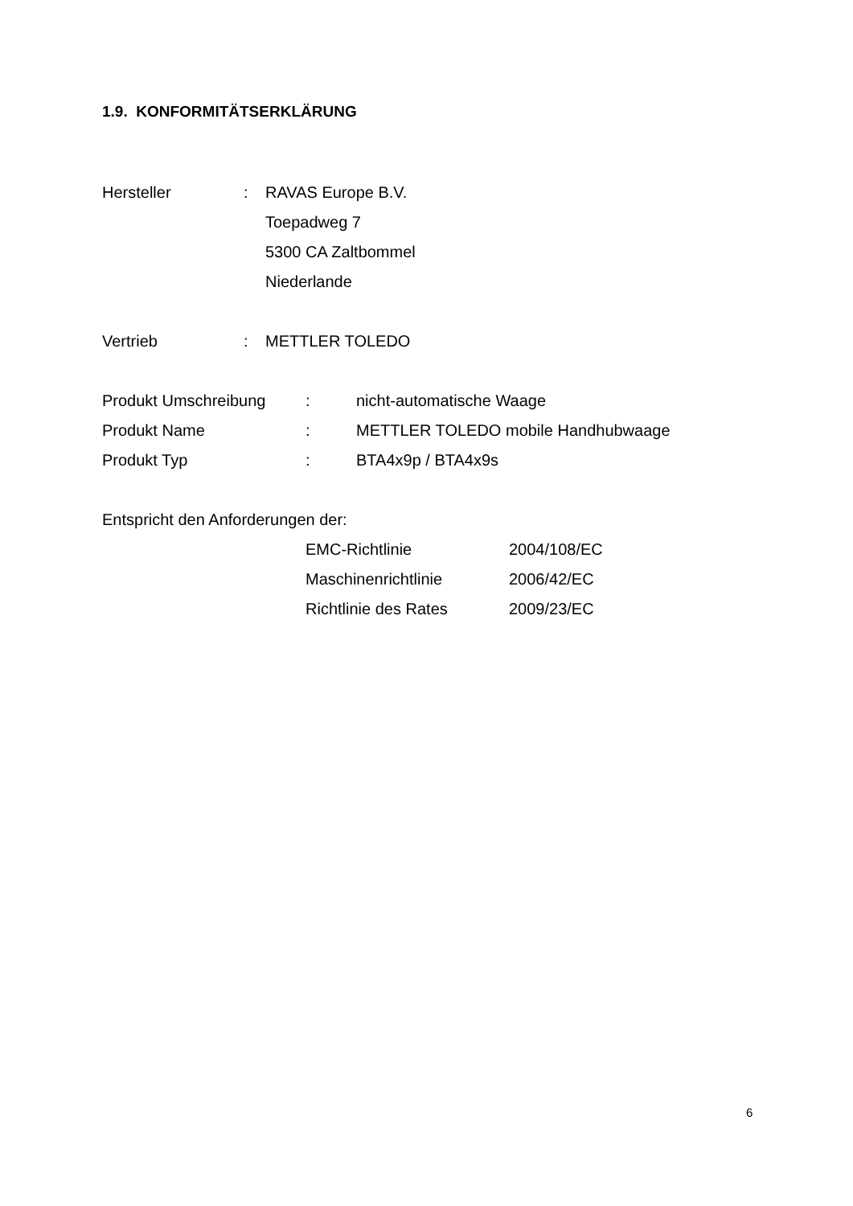1.9. KONFORMITÄTSERKLÄRUNG
Hersteller: RAVAS Europe B.V.
Toepadweg 7
5300 CA Zaltbommel
Niederlande
Vertrieb: METTLER TOLEDO
Produkt Umschreibung: nicht-automatische Waage
Produkt Name: METTLER TOLEDO mobile Handhubwaage
Produkt Typ: BTA4x9p / BTA4x9s
Entspricht den Anforderungen der:
EMC-Richtlinie 2004/108/EC
Maschinenrichtlinie 2006/42/EC
Richtlinie des Rates 2009/23/EC
6